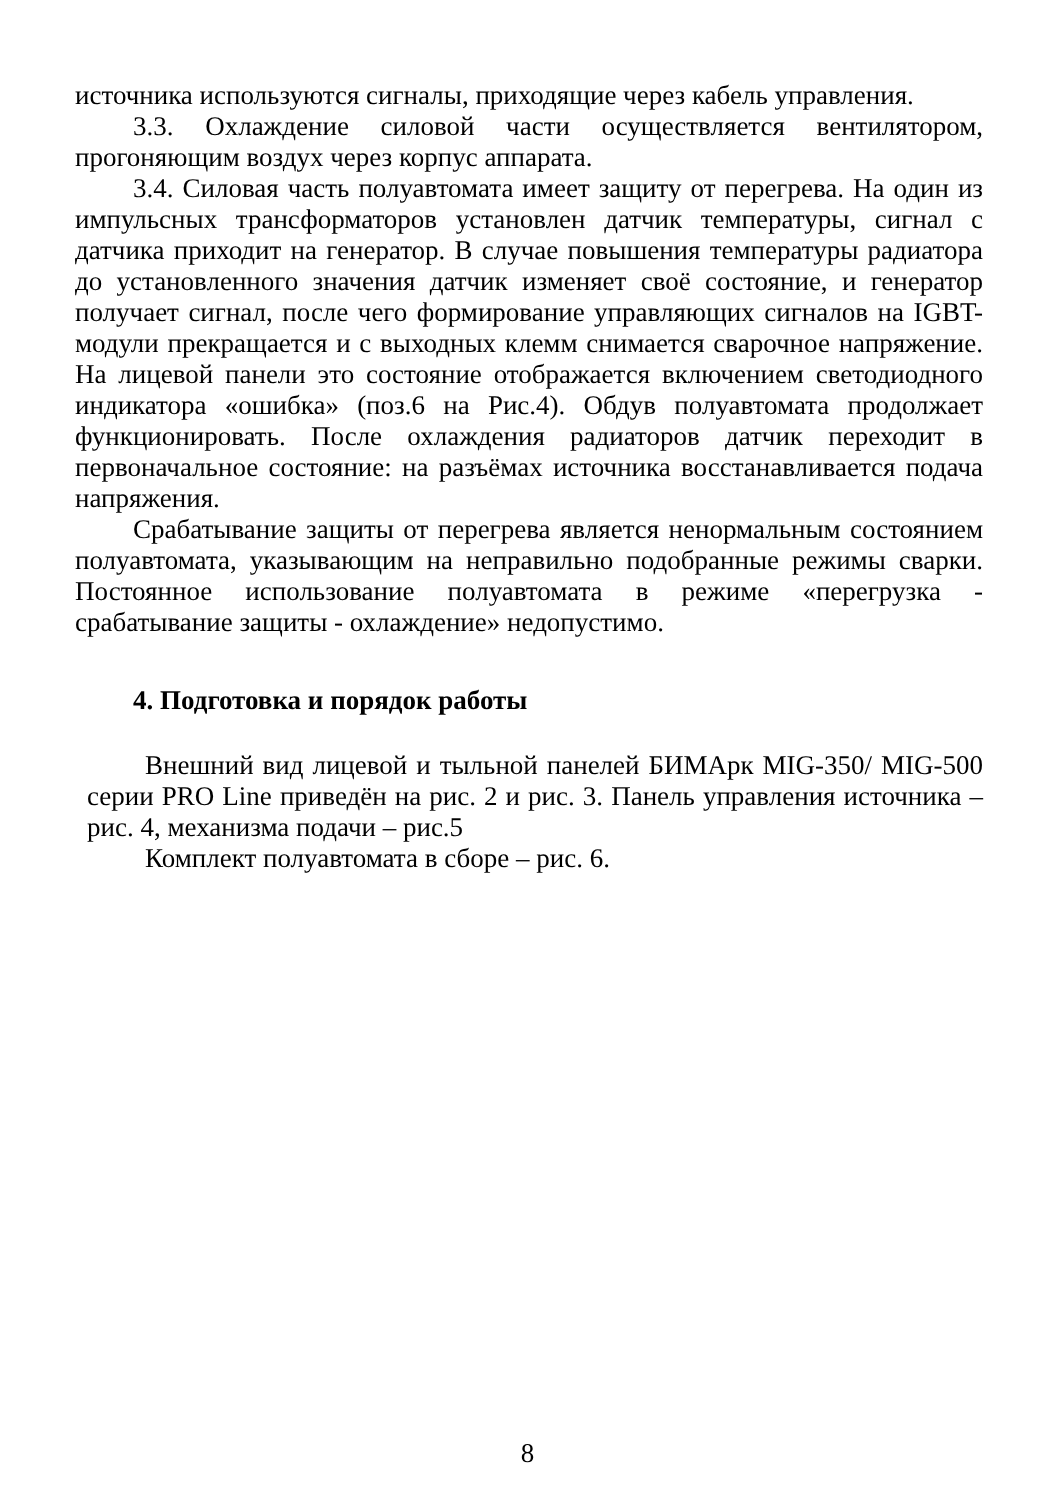источника используются сигналы, приходящие через кабель управления.
3.3. Охлаждение силовой части осуществляется вентилятором, прогоняющим воздух через корпус аппарата.
3.4. Силовая часть полуавтомата имеет защиту от перегрева. На один из импульсных трансформаторов установлен датчик температуры, сигнал с датчика приходит на генератор. В случае повышения температуры радиатора до установленного значения датчик изменяет своё состояние, и генератор получает сигнал, после чего формирование управляющих сигналов на IGBT-модули прекращается и с выходных клемм снимается сварочное напряжение. На лицевой панели это состояние отображается включением светодиодного индикатора «ошибка» (поз.6 на Рис.4). Обдув полуавтомата продолжает функционировать. После охлаждения радиаторов датчик переходит в первоначальное состояние: на разъёмах источника восстанавливается подача напряжения.
Срабатывание защиты от перегрева является ненормальным состоянием полуавтомата, указывающим на неправильно подобранные режимы сварки. Постоянное использование полуавтомата в режиме «перегрузка - срабатывание защиты - охлаждение» недопустимо.
4. Подготовка и порядок работы
Внешний вид лицевой и тыльной панелей БИМАрк MIG-350/ MIG-500 серии PRO Line приведён на рис. 2 и рис. 3. Панель управления источника – рис. 4, механизма подачи – рис.5
Комплект полуавтомата в сборе – рис. 6.
8